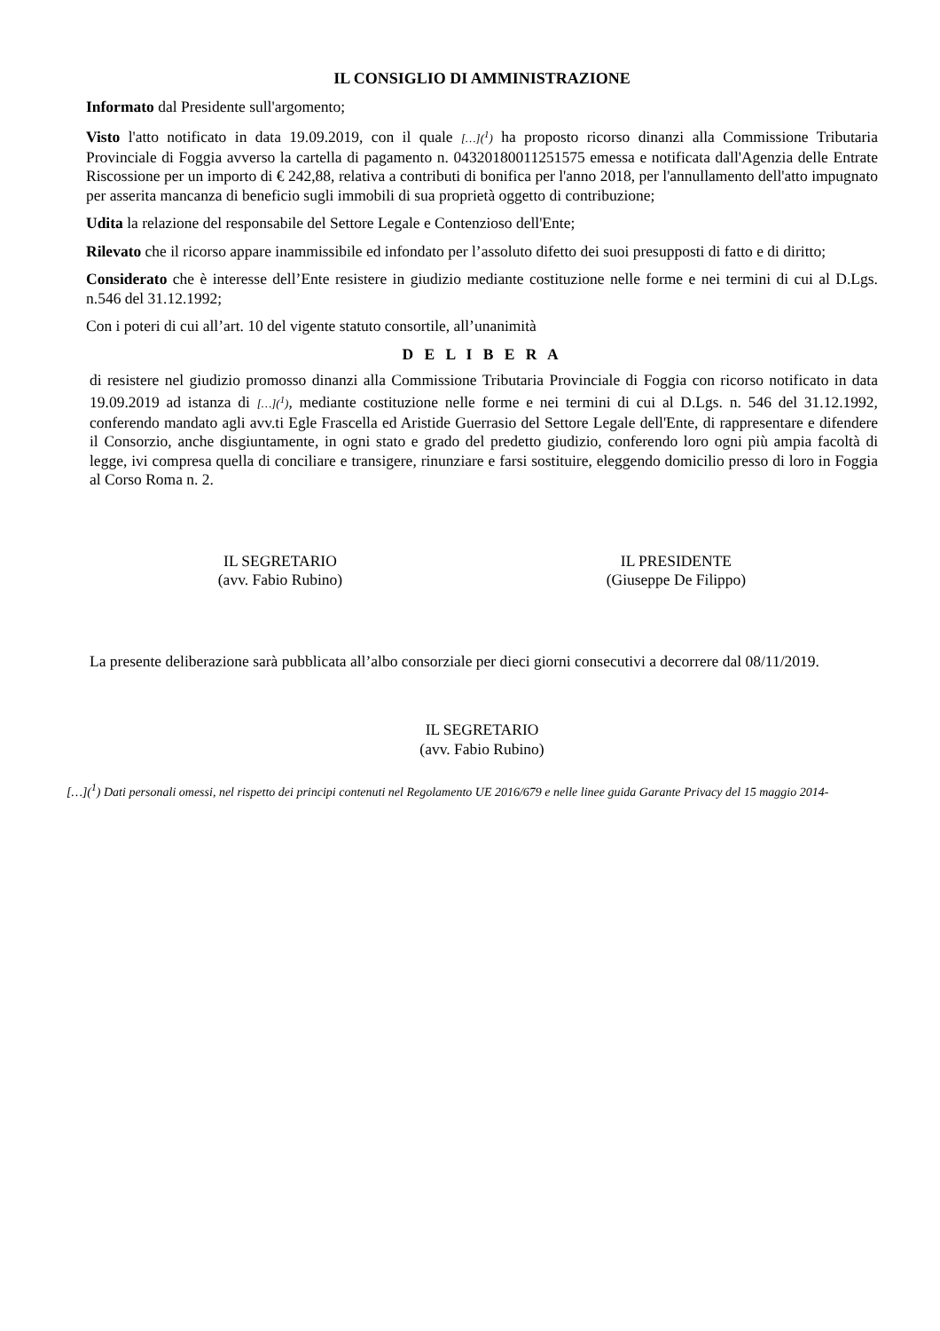IL CONSIGLIO DI AMMINISTRAZIONE
Informato dal Presidente sull'argomento;
Visto l'atto notificato in data 19.09.2019, con il quale […](<sup>1</sup>) ha proposto ricorso dinanzi alla Commissione Tributaria Provinciale di Foggia avverso la cartella di pagamento n. 04320180011251575 emessa e notificata dall'Agenzia delle Entrate Riscossione per un importo di € 242,88, relativa a contributi di bonifica per l'anno 2018, per l'annullamento dell'atto impugnato per asserita mancanza di beneficio sugli immobili di sua proprietà oggetto di contribuzione;
Udita la relazione del responsabile del Settore Legale e Contenzioso dell'Ente;
Rilevato che il ricorso appare inammissibile ed infondato per l’assoluto difetto dei suoi presupposti di fatto e di diritto;
Considerato che è interesse dell’Ente resistere in giudizio mediante costituzione nelle forme e nei termini di cui al D.Lgs. n.546 del 31.12.1992;
Con i poteri di cui all’art. 10 del vigente statuto consortile, all’unanimità
D E L I B E R A
di resistere nel giudizio promosso dinanzi alla Commissione Tributaria Provinciale di Foggia con ricorso notificato in data 19.09.2019 ad istanza di […](<sup>1</sup>), mediante costituzione nelle forme e nei termini di cui al D.Lgs. n. 546 del 31.12.1992, conferendo mandato agli avv.ti Egle Frascella ed Aristide Guerrasio del Settore Legale dell'Ente, di rappresentare e difendere il Consorzio, anche disgiuntamente, in ogni stato e grado del predetto giudizio, conferendo loro ogni più ampia facoltà di legge, ivi compresa quella di conciliare e transigere, rinunziare e farsi sostituire, eleggendo domicilio presso di loro in Foggia al Corso Roma n. 2.
IL SEGRETARIO
(avv. Fabio Rubino)
IL PRESIDENTE
(Giuseppe De Filippo)
La presente deliberazione sarà pubblicata all’albo consorziale per dieci giorni consecutivi a decorrere dal 08/11/2019.
IL SEGRETARIO
(avv. Fabio Rubino)
[…](<sup>1</sup>) Dati personali omessi, nel rispetto dei principi contenuti nel Regolamento UE 2016/679 e nelle linee guida Garante Privacy del 15 maggio 2014-